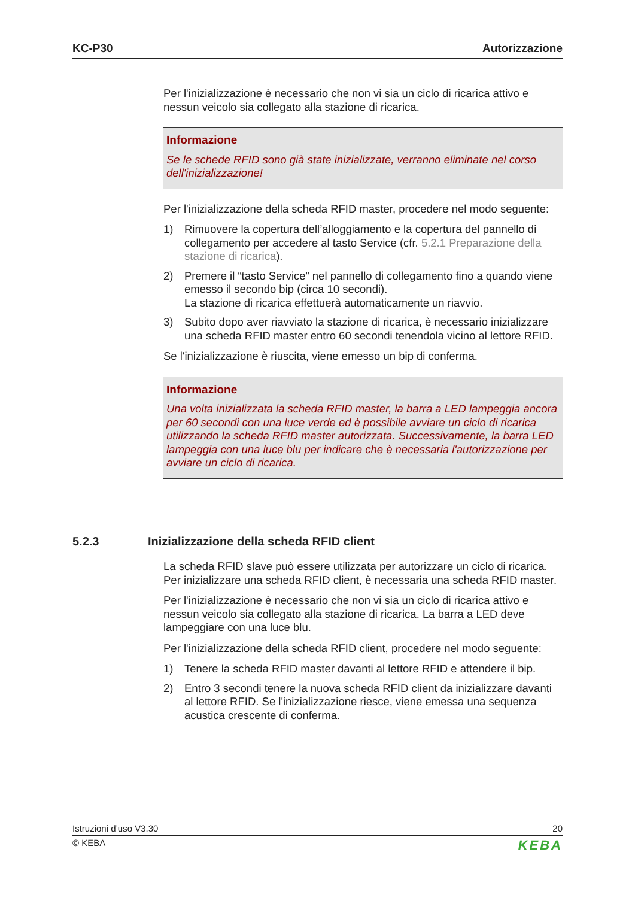KC-P30 Autorizzazione
Per l'inizializzazione è necessario che non vi sia un ciclo di ricarica attivo e nessun veicolo sia collegato alla stazione di ricarica.
Informazione
Se le schede RFID sono già state inizializzate, verranno eliminate nel corso dell'inizializzazione!
Per l'inizializzazione della scheda RFID master, procedere nel modo seguente:
1) Rimuovere la copertura dell’alloggiamento e la copertura del pannello di collegamento per accedere al tasto Service (cfr. 5.2.1 Preparazione della stazione di ricarica).
2) Premere il “tasto Service” nel pannello di collegamento fino a quando viene emesso il secondo bip (circa 10 secondi).
La stazione di ricarica effettuerà automaticamente un riavvio.
3) Subito dopo aver riavviato la stazione di ricarica, è necessario inizializzare una scheda RFID master entro 60 secondi tenendola vicino al lettore RFID.
Se l'inizializzazione è riuscita, viene emesso un bip di conferma.
Informazione
Una volta inizializzata la scheda RFID master, la barra a LED lampeggia ancora per 60 secondi con una luce verde ed è possibile avviare un ciclo di ricarica utilizzando la scheda RFID master autorizzata. Successivamente, la barra LED lampeggia con una luce blu per indicare che è necessaria l'autorizzazione per avviare un ciclo di ricarica.
5.2.3 Inizializzazione della scheda RFID client
La scheda RFID slave può essere utilizzata per autorizzare un ciclo di ricarica. Per inizializzare una scheda RFID client, è necessaria una scheda RFID master.
Per l'inizializzazione è necessario che non vi sia un ciclo di ricarica attivo e nessun veicolo sia collegato alla stazione di ricarica. La barra a LED deve lampeggiare con una luce blu.
Per l'inizializzazione della scheda RFID client, procedere nel modo seguente:
1) Tenere la scheda RFID master davanti al lettore RFID e attendere il bip.
2) Entro 3 secondi tenere la nuova scheda RFID client da inizializzare davanti al lettore RFID. Se l'inizializzazione riesce, viene emessa una sequenza acustica crescente di conferma.
Istruzioni d’uso V3.30 20
© KEBA KEBA